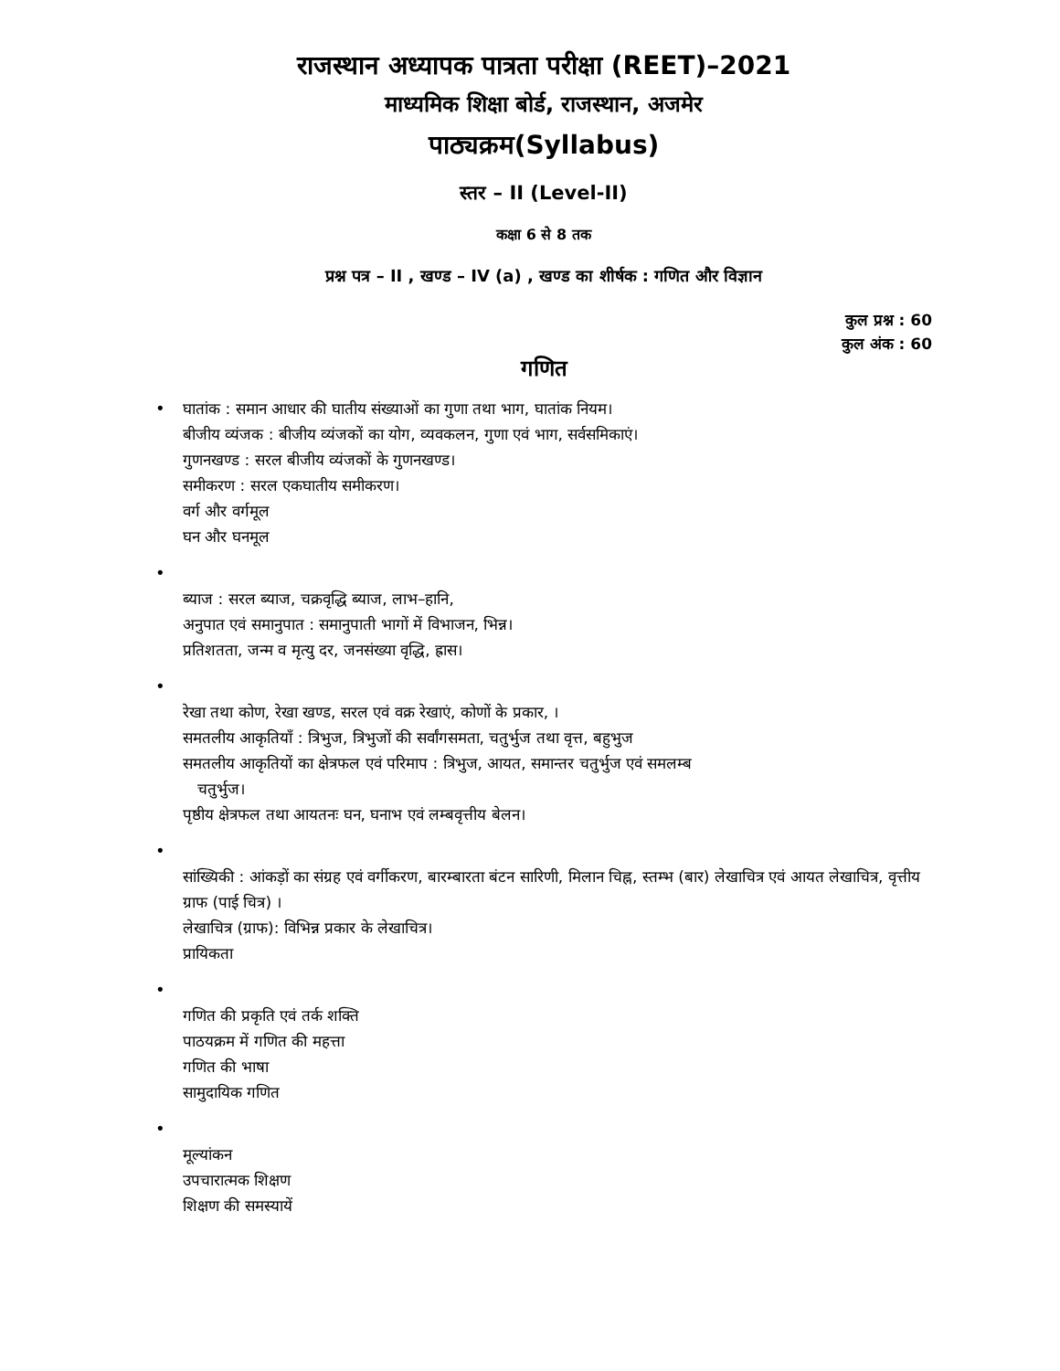राजस्थान अध्यापक पात्रता परीक्षा (REET)–2021
माध्यमिक शिक्षा बोर्ड, राजस्थान, अजमेर
पाठ्यक्रम(Syllabus)
स्तर – II (Level-II)
कक्षा 6 से 8 तक
प्रश्न पत्र – II , खण्ड – IV (a) , खण्ड का शीर्षक : गणित और विज्ञान
कुल प्रश्न : 60
कुल अंक : 60
गणित
•
घातांक : समान आधार की घातीय संख्याओं का गुणा तथा भाग, घातांक नियम।
बीजीय व्यंजक : बीजीय व्यंजकों का योग, व्यवकलन, गुणा एवं भाग, सर्वसमिकाएं।
गुणनखण्ड : सरल बीजीय व्यंजकों के गुणनखण्ड।
समीकरण : सरल एकघातीय समीकरण।
वर्ग और वर्गमूल
घन और घनमूल
•
ब्याज : सरल ब्याज, चक्रवृद्धि ब्याज, लाभ–हानि,
अनुपात एवं समानुपात : समानुपाती भागों में विभाजन, भिन्न।
प्रतिशतता, जन्म व मृत्यु दर, जनसंख्या वृद्धि, ह्रास।
•
रेखा तथा कोण, रेखा खण्ड, सरल एवं वक्र रेखाएं, कोणों के प्रकार, ।
समतलीय आकृतियाँ : त्रिभुज, त्रिभुजों की सर्वांगसमता, चतुर्भुज तथा वृत्त, बहुभुज
समतलीय आकृतियों का क्षेत्रफल एवं परिमाप : त्रिभुज, आयत, समान्तर चतुर्भुज एवं समलम्ब
चतुर्भुज।
पृष्ठीय क्षेत्रफल तथा आयतनः घन, घनाभ एवं लम्बवृत्तीय बेलन।
•
सांख्यिकी : आंकड़ों का संग्रह एवं वर्गीकरण, बारम्बारता बंटन सारिणी, मिलान चिह्न, स्तम्भ (बार) लेखाचित्र एवं आयत लेखाचित्र, वृत्तीय ग्राफ (पाई चित्र) ।
लेखाचित्र (ग्राफ): विभिन्न प्रकार के लेखाचित्र।
प्रायिकता
•
गणित की प्रकृति एवं तर्क शक्ति
पाठयक्रम में गणित की महत्ता
गणित की भाषा
सामुदायिक गणित
•
मूल्यांकन
उपचारात्मक शिक्षण
शिक्षण की समस्यायें